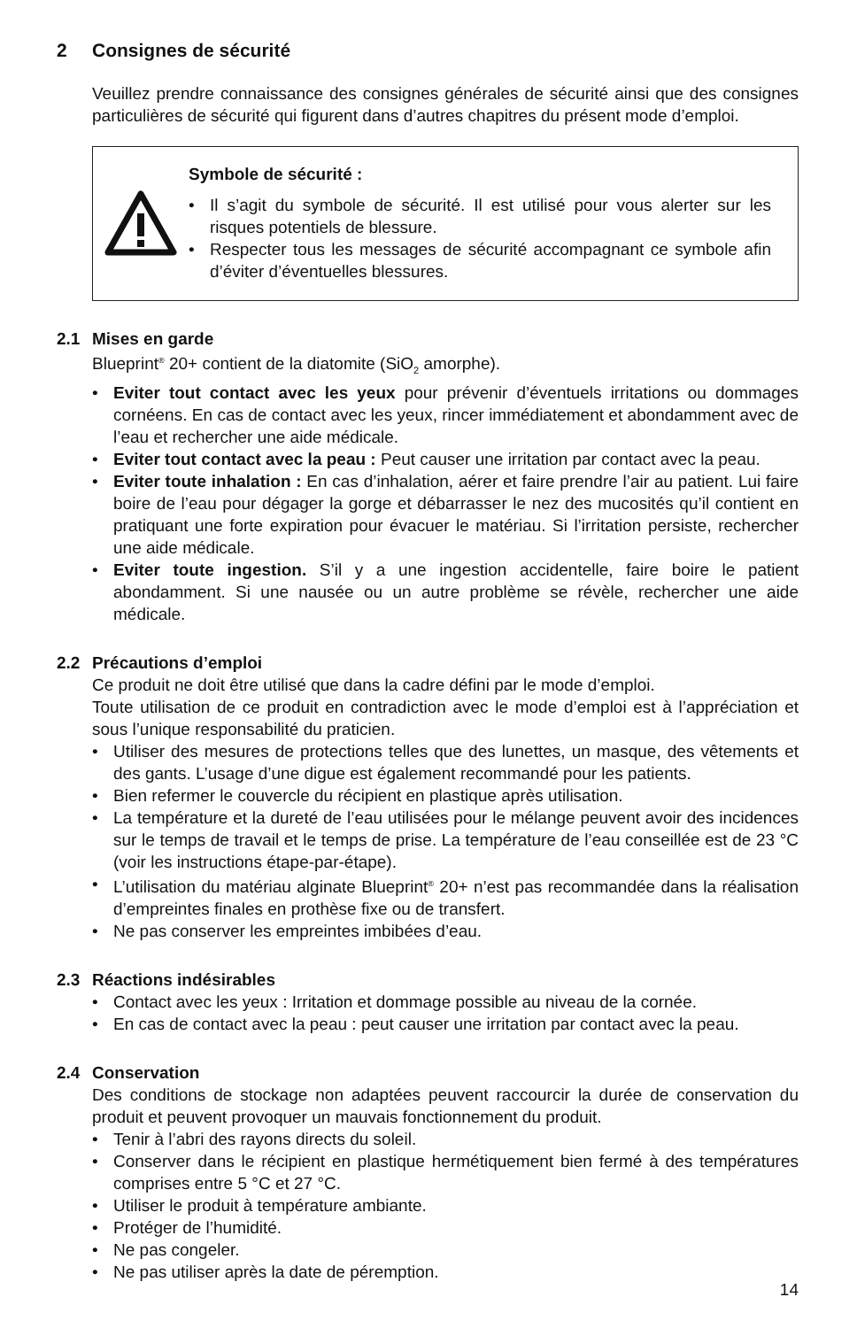2 Consignes de sécurité
Veuillez prendre connaissance des consignes générales de sécurité ainsi que des consignes particulières de sécurité qui figurent dans d’autres chapitres du présent mode d’emploi.
Symbole de sécurité :
• Il s’agit du symbole de sécurité. Il est utilisé pour vous alerter sur les risques potentiels de blessure.
• Respecter tous les messages de sécurité accompagnant ce symbole afin d’éviter d’éventuelles blessures.
2.1 Mises en garde
Blueprint<sup>®</sup> 20+ contient de la diatomite (SiO<sub>2</sub> amorphe).
• Eviter tout contact avec les yeux pour prévenir d’éventuels irritations ou dommages cornéens. En cas de contact avec les yeux, rincer immédiatement et abondamment avec de l’eau et rechercher une aide médicale.
• Eviter tout contact avec la peau : Peut causer une irritation par contact avec la peau.
• Eviter toute inhalation : En cas d’inhalation, aérer et faire prendre l’air au patient. Lui faire boire de l’eau pour dégager la gorge et débarrasser le nez des mucosités qu’il contient en pratiquant une forte expiration pour évacuer le matériau. Si l’irritation persiste, rechercher une aide médicale.
• Eviter toute ingestion. S’il y a une ingestion accidentelle, faire boire le patient abondamment. Si une nausée ou un autre problème se révèle, rechercher une aide médicale.
2.2 Précautions d’emploi
Ce produit ne doit être utilisé que dans la cadre défini par le mode d’emploi.
Toute utilisation de ce produit en contradiction avec le mode d’emploi est à l’appréciation et sous l’unique responsabilité du praticien.
• Utiliser des mesures de protections telles que des lunettes, un masque, des vêtements et des gants. L’usage d’une digue est également recommandé pour les patients.
• Bien refermer le couvercle du récipient en plastique après utilisation.
• La température et la dureté de l’eau utilisées pour le mélange peuvent avoir des incidences sur le temps de travail et le temps de prise. La température de l’eau conseillée est de 23 °C (voir les instructions étape-par-étape).
• L’utilisation du matériau alginate Blueprint<sup>®</sup> 20+ n’est pas recommandée dans la réalisation d’empreintes finales en prothèse fixe ou de transfert.
• Ne pas conserver les empreintes imbibées d’eau.
2.3 Réactions indésirables
• Contact avec les yeux : Irritation et dommage possible au niveau de la cornée.
• En cas de contact avec la peau : peut causer une irritation par contact avec la peau.
2.4 Conservation
Des conditions de stockage non adaptées peuvent raccourcir la durée de conservation du produit et peuvent provoquer un mauvais fonctionnement du produit.
• Tenir à l’abri des rayons directs du soleil.
• Conserver dans le récipient en plastique hermétiquement bien fermé à des températures comprises entre 5 °C et 27 °C.
• Utiliser le produit à température ambiante.
• Protéger de l’humidité.
• Ne pas congeler.
• Ne pas utiliser après la date de péremption.
14